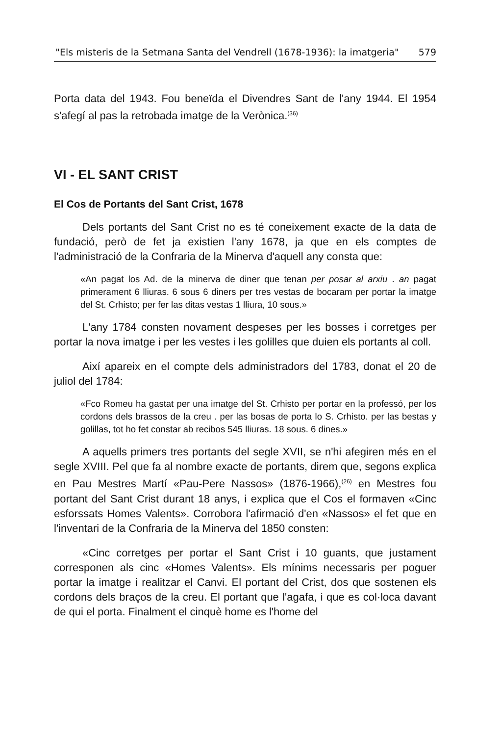"Els misteris de la Setmana Santa del Vendrell (1678-1936): la imatgeria" 579
Porta data del 1943. Fou beneïda el Divendres Sant de l'any 1944. El 1954 s'afegí al pas la retrobada imatge de la Verònica.<sup>(36)</sup>
VI - EL SANT CRIST
El Cos de Portants del Sant Crist, 1678
Dels portants del Sant Crist no es té coneixement exacte de la data de fundació, però de fet ja existien l'any 1678, ja que en els comptes de l'administració de la Confraria de la Minerva d'aquell any consta que:
«An pagat los Ad. de la minerva de diner que tenan per posar al arxiu . an pagat primerament 6 lliuras. 6 sous 6 diners per tres vestas de bocaram per portar la imatge del St. Crhisto; per fer las ditas vestas 1 lliura, 10 sous.»
L'any 1784 consten novament despeses per les bosses i corretges per portar la nova imatge i per les vestes i les golilles que duien els portants al coll.
Així apareix en el compte dels administradors del 1783, donat el 20 de juliol del 1784:
«Fco Romeu ha gastat per una imatge del St. Crhisto per portar en la professó, per los cordons dels brassos de la creu . per las bosas de porta lo S. Crhisto. per las bestas y golillas, tot ho fet constar ab recibos 545 lliuras. 18 sous. 6 dines.»
A aquells primers tres portants del segle XVII, se n'hi afegiren més en el segle XVIII. Pel que fa al nombre exacte de portants, direm que, segons explica en Pau Mestres Martí «Pau-Pere Nassos» (1876-1966),<sup>(26)</sup> en Mestres fou portant del Sant Crist durant 18 anys, i explica que el Cos el formaven «Cinc esforssats Homes Valents». Corrobora l'afirmació d'en «Nassos» el fet que en l'inventari de la Confraria de la Minerva del 1850 consten:
«Cinc corretges per portar el Sant Crist i 10 guants, que justament corresponen als cinc «Homes Valents». Els mínims necessaris per poguer portar la imatge i realitzar el Canvi. El portant del Crist, dos que sostenen els cordons dels braços de la creu. El portant que l'agafa, i que es col·loca davant de qui el porta. Finalment el cinquè home es l'home del